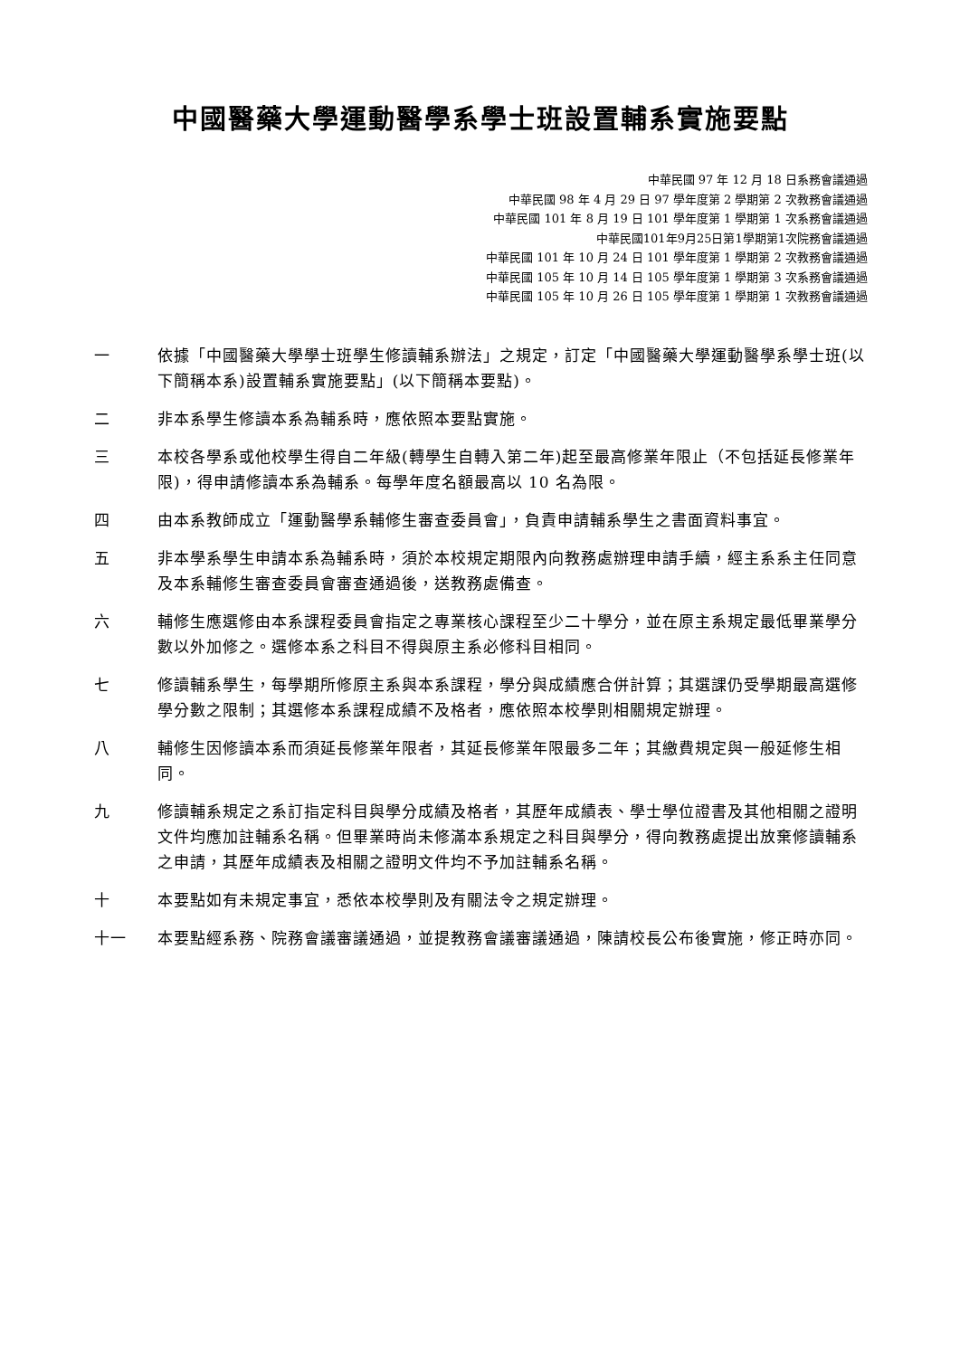中國醫藥大學運動醫學系學士班設置輔系實施要點
中華民國 97 年 12 月 18 日系務會議通過
中華民國 98 年 4 月 29 日 97 學年度第 2 學期第 2 次教務會議通過
中華民國 101 年 8 月 19 日 101 學年度第 1 學期第 1 次系務會議通過
中華民國101年9月25日第1學期第1次院務會議通過
中華民國 101 年 10 月 24 日 101 學年度第 1 學期第 2 次教務會議通過
中華民國 105 年 10 月 14 日 105 學年度第 1 學期第 3 次系務會議通過
中華民國 105 年 10 月 26 日 105 學年度第 1 學期第 1 次教務會議通過
一 依據「中國醫藥大學學士班學生修讀輔系辦法」之規定，訂定「中國醫藥大學運動醫學系學士班(以下簡稱本系)設置輔系實施要點」(以下簡稱本要點)。
二 非本系學生修讀本系為輔系時，應依照本要點實施。
三 本校各學系或他校學生得自二年級(轉學生自轉入第二年)起至最高修業年限止（不包括延長修業年限)，得申請修讀本系為輔系。每學年度名額最高以 10 名為限。
四 由本系教師成立「運動醫學系輔修生審查委員會」，負責申請輔系學生之書面資料事宜。
五 非本學系學生申請本系為輔系時，須於本校規定期限內向教務處辦理申請手續，經主系系主任同意及本系輔修生審查委員會審查通過後，送教務處備查。
六 輔修生應選修由本系課程委員會指定之專業核心課程至少二十學分，並在原主系規定最低畢業學分數以外加修之。選修本系之科目不得與原主系必修科目相同。
七 修讀輔系學生，每學期所修原主系與本系課程，學分與成績應合併計算；其選課仍受學期最高選修學分數之限制；其選修本系課程成績不及格者，應依照本校學則相關規定辦理。
八 輔修生因修讀本系而須延長修業年限者，其延長修業年限最多二年；其繳費規定與一般延修生相同。
九 修讀輔系規定之系訂指定科目與學分成績及格者，其歷年成績表、學士學位證書及其他相關之證明文件均應加註輔系名稱。但畢業時尚未修滿本系規定之科目與學分，得向教務處提出放棄修讀輔系之申請，其歷年成績表及相關之證明文件均不予加註輔系名稱。
十 本要點如有未規定事宜，悉依本校學則及有關法令之規定辦理。
十一 本要點經系務、院務會議審議通過，並提教務會議審議通過，陳請校長公布後實施，修正時亦同。